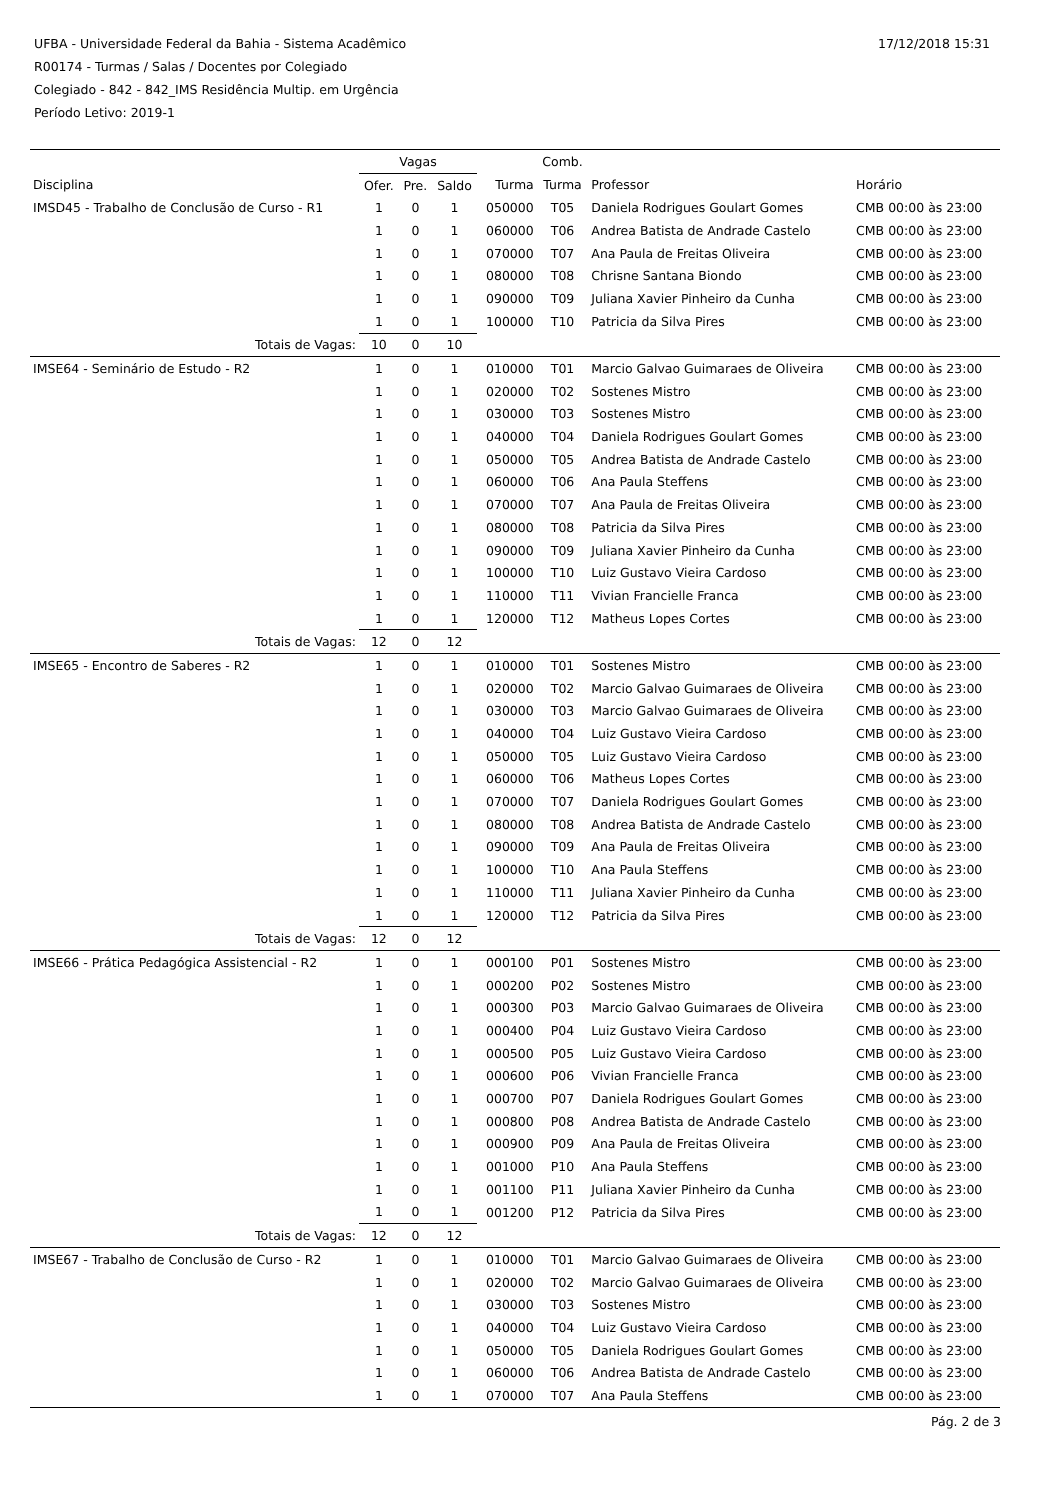17/12/2018 15:31
UFBA - Universidade Federal da Bahia - Sistema Acadêmico
R00174 - Turmas / Salas / Docentes por Colegiado
Colegiado - 842 - 842_IMS Residência Multip. em Urgência
Período Letivo: 2019-1
| | Vagas | | | | Comb. | | |
| --- | --- | --- | --- | --- | --- | --- | --- |
| Disciplina | Ofer. | Pre. | Saldo | Turma | Turma | Professor | Horário |
| IMSD45 - Trabalho de Conclusão de Curso - R1 | 1 | 0 | 1 | 050000 | T05 | Daniela Rodrigues Goulart Gomes | CMB 00:00 às 23:00 |
| | 1 | 0 | 1 | 060000 | T06 | Andrea Batista de Andrade Castelo | CMB 00:00 às 23:00 |
| | 1 | 0 | 1 | 070000 | T07 | Ana Paula de Freitas Oliveira | CMB 00:00 às 23:00 |
| | 1 | 0 | 1 | 080000 | T08 | Chrisne Santana Biondo | CMB 00:00 às 23:00 |
| | 1 | 0 | 1 | 090000 | T09 | Juliana Xavier Pinheiro da Cunha | CMB 00:00 às 23:00 |
| | 1 | 0 | 1 | 100000 | T10 | Patricia da Silva Pires | CMB 00:00 às 23:00 |
| Totais de Vagas: | 10 | 0 | 10 | | | | |
| IMSE64 - Seminário de Estudo - R2 | 1 | 0 | 1 | 010000 | T01 | Marcio Galvao Guimaraes de Oliveira | CMB 00:00 às 23:00 |
| | 1 | 0 | 1 | 020000 | T02 | Sostenes Mistro | CMB 00:00 às 23:00 |
| | 1 | 0 | 1 | 030000 | T03 | Sostenes Mistro | CMB 00:00 às 23:00 |
| | 1 | 0 | 1 | 040000 | T04 | Daniela Rodrigues Goulart Gomes | CMB 00:00 às 23:00 |
| | 1 | 0 | 1 | 050000 | T05 | Andrea Batista de Andrade Castelo | CMB 00:00 às 23:00 |
| | 1 | 0 | 1 | 060000 | T06 | Ana Paula Steffens | CMB 00:00 às 23:00 |
| | 1 | 0 | 1 | 070000 | T07 | Ana Paula de Freitas Oliveira | CMB 00:00 às 23:00 |
| | 1 | 0 | 1 | 080000 | T08 | Patricia da Silva Pires | CMB 00:00 às 23:00 |
| | 1 | 0 | 1 | 090000 | T09 | Juliana Xavier Pinheiro da Cunha | CMB 00:00 às 23:00 |
| | 1 | 0 | 1 | 100000 | T10 | Luiz Gustavo Vieira Cardoso | CMB 00:00 às 23:00 |
| | 1 | 0 | 1 | 110000 | T11 | Vivian Francielle Franca | CMB 00:00 às 23:00 |
| | 1 | 0 | 1 | 120000 | T12 | Matheus Lopes Cortes | CMB 00:00 às 23:00 |
| Totais de Vagas: | 12 | 0 | 12 | | | | |
| IMSE65 - Encontro de Saberes - R2 | 1 | 0 | 1 | 010000 | T01 | Sostenes Mistro | CMB 00:00 às 23:00 |
| | 1 | 0 | 1 | 020000 | T02 | Marcio Galvao Guimaraes de Oliveira | CMB 00:00 às 23:00 |
| | 1 | 0 | 1 | 030000 | T03 | Marcio Galvao Guimaraes de Oliveira | CMB 00:00 às 23:00 |
| | 1 | 0 | 1 | 040000 | T04 | Luiz Gustavo Vieira Cardoso | CMB 00:00 às 23:00 |
| | 1 | 0 | 1 | 050000 | T05 | Luiz Gustavo Vieira Cardoso | CMB 00:00 às 23:00 |
| | 1 | 0 | 1 | 060000 | T06 | Matheus Lopes Cortes | CMB 00:00 às 23:00 |
| | 1 | 0 | 1 | 070000 | T07 | Daniela Rodrigues Goulart Gomes | CMB 00:00 às 23:00 |
| | 1 | 0 | 1 | 080000 | T08 | Andrea Batista de Andrade Castelo | CMB 00:00 às 23:00 |
| | 1 | 0 | 1 | 090000 | T09 | Ana Paula de Freitas Oliveira | CMB 00:00 às 23:00 |
| | 1 | 0 | 1 | 100000 | T10 | Ana Paula Steffens | CMB 00:00 às 23:00 |
| | 1 | 0 | 1 | 110000 | T11 | Juliana Xavier Pinheiro da Cunha | CMB 00:00 às 23:00 |
| | 1 | 0 | 1 | 120000 | T12 | Patricia da Silva Pires | CMB 00:00 às 23:00 |
| Totais de Vagas: | 12 | 0 | 12 | | | | |
| IMSE66 - Prática Pedagógica Assistencial - R2 | 1 | 0 | 1 | 000100 | P01 | Sostenes Mistro | CMB 00:00 às 23:00 |
| | 1 | 0 | 1 | 000200 | P02 | Sostenes Mistro | CMB 00:00 às 23:00 |
| | 1 | 0 | 1 | 000300 | P03 | Marcio Galvao Guimaraes de Oliveira | CMB 00:00 às 23:00 |
| | 1 | 0 | 1 | 000400 | P04 | Luiz Gustavo Vieira Cardoso | CMB 00:00 às 23:00 |
| | 1 | 0 | 1 | 000500 | P05 | Luiz Gustavo Vieira Cardoso | CMB 00:00 às 23:00 |
| | 1 | 0 | 1 | 000600 | P06 | Vivian Francielle Franca | CMB 00:00 às 23:00 |
| | 1 | 0 | 1 | 000700 | P07 | Daniela Rodrigues Goulart Gomes | CMB 00:00 às 23:00 |
| | 1 | 0 | 1 | 000800 | P08 | Andrea Batista de Andrade Castelo | CMB 00:00 às 23:00 |
| | 1 | 0 | 1 | 000900 | P09 | Ana Paula de Freitas Oliveira | CMB 00:00 às 23:00 |
| | 1 | 0 | 1 | 001000 | P10 | Ana Paula Steffens | CMB 00:00 às 23:00 |
| | 1 | 0 | 1 | 001100 | P11 | Juliana Xavier Pinheiro da Cunha | CMB 00:00 às 23:00 |
| | 1 | 0 | 1 | 001200 | P12 | Patricia da Silva Pires | CMB 00:00 às 23:00 |
| Totais de Vagas: | 12 | 0 | 12 | | | | |
| IMSE67 - Trabalho de Conclusão de Curso - R2 | 1 | 0 | 1 | 010000 | T01 | Marcio Galvao Guimaraes de Oliveira | CMB 00:00 às 23:00 |
| | 1 | 0 | 1 | 020000 | T02 | Marcio Galvao Guimaraes de Oliveira | CMB 00:00 às 23:00 |
| | 1 | 0 | 1 | 030000 | T03 | Sostenes Mistro | CMB 00:00 às 23:00 |
| | 1 | 0 | 1 | 040000 | T04 | Luiz Gustavo Vieira Cardoso | CMB 00:00 às 23:00 |
| | 1 | 0 | 1 | 050000 | T05 | Daniela Rodrigues Goulart Gomes | CMB 00:00 às 23:00 |
| | 1 | 0 | 1 | 060000 | T06 | Andrea Batista de Andrade Castelo | CMB 00:00 às 23:00 |
| | 1 | 0 | 1 | 070000 | T07 | Ana Paula Steffens | CMB 00:00 às 23:00 |
Pág. 2 de 3